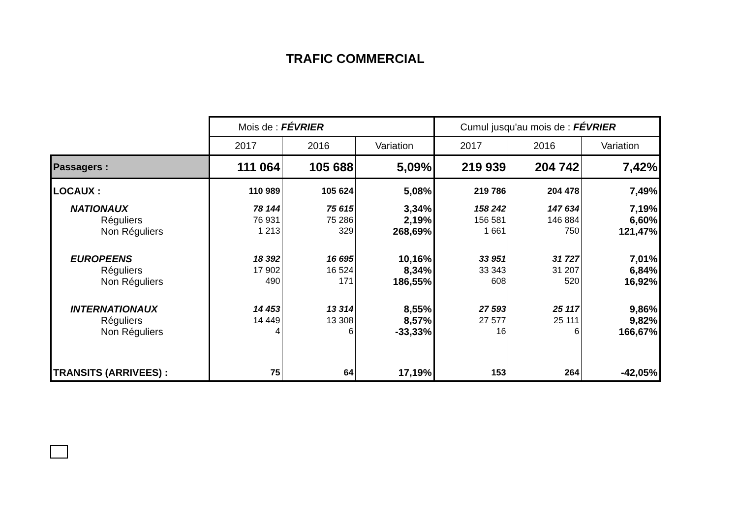TRAFIC COMMERCIAL
| | Mois de : FÉVRIER | | | Cumul jusqu'au mois de : FÉVRIER | | |
| | 2017 | 2016 | Variation | 2017 | 2016 | Variation |
| Passagers : | 111 064 | 105 688 | 5,09% | 219 939 | 204 742 | 7,42% |
| LOCAUX : | 110 989 | 105 624 | 5,08% | 219 786 | 204 478 | 7,49% |
| NATIONAUX | 78 144 | 75 615 | 3,34% | 158 242 | 147 634 | 7,19% |
| Réguliers | 76 931 | 75 286 | 2,19% | 156 581 | 146 884 | 6,60% |
| Non Réguliers | 1 213 | 329 | 268,69% | 1 661 | 750 | 121,47% |
| EUROPEENS | 18 392 | 16 695 | 10,16% | 33 951 | 31 727 | 7,01% |
| Réguliers | 17 902 | 16 524 | 8,34% | 33 343 | 31 207 | 6,84% |
| Non Réguliers | 490 | 171 | 186,55% | 608 | 520 | 16,92% |
| INTERNATIONAUX | 14 453 | 13 314 | 8,55% | 27 593 | 25 117 | 9,86% |
| Réguliers | 14 449 | 13 308 | 8,57% | 27 577 | 25 111 | 9,82% |
| Non Réguliers | 4 | 6 | -33,33% | 16 | 6 | 166,67% |
| TRANSITS (ARRIVEES) : | 75 | 64 | 17,19% | 153 | 264 | -42,05% |